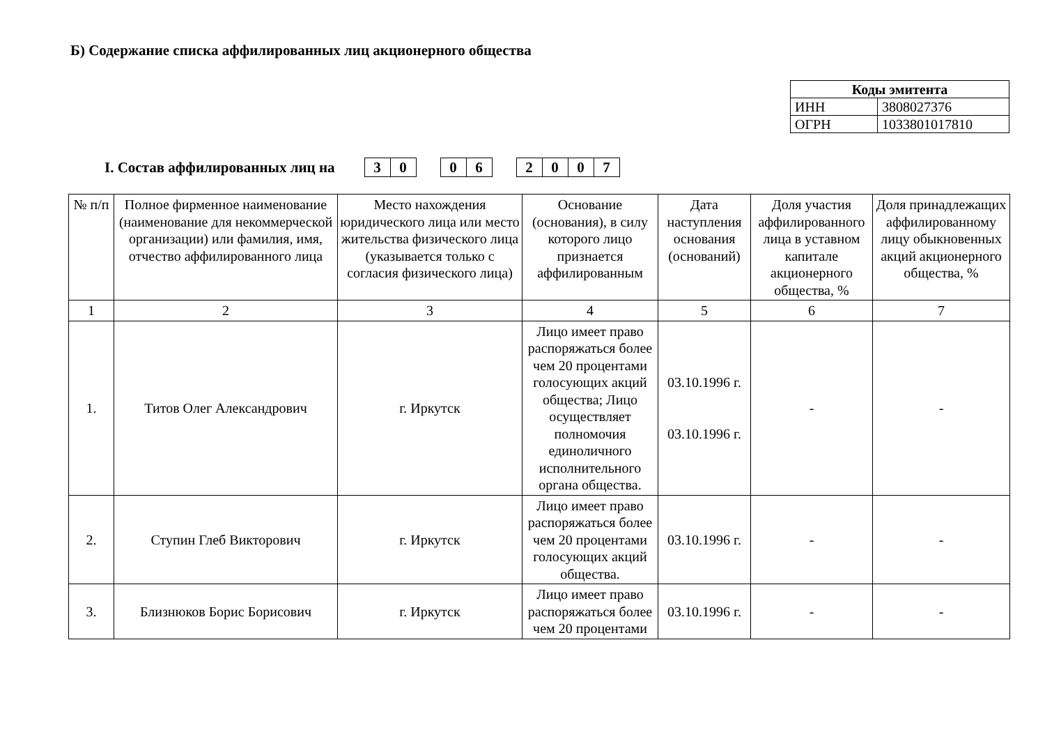Б) Содержание списка аффилированных лиц акционерного общества
| Коды эмитента | |
| ИНН | 3808027376 |
| ОГРН | 1033801017810 |
I. Состав аффилированных лиц на
| 3 | 0 |
| 0 | 6 |
| 2 | 0 | 0 | 7 |
| № п/п | Полное фирменное наименование (наименование для некоммерческой организации) или фамилия, имя, отчество аффилированного лица | Место нахождения юридического лица или место жительства физического лица (указывается только с согласия физического лица) | Основание (основания), в силу которого лицо признается аффилированным | Дата наступления основания (оснований) | Доля участия аффилированного лица в уставном капитале акционерного общества, % | Доля принадлежащих аффилированному лицу обыкновенных акций акционерного общества, % |
| --- | --- | --- | --- | --- | --- | --- |
| 1 | 2 | 3 | 4 | 5 | 6 | 7 |
| 1. | Титов Олег Александрович | г. Иркутск | Лицо имеет право распоряжаться более чем 20 процентами голосующих акций общества; Лицо осуществляет полномочия единоличного исполнительного органа общества. | 03.10.1996 г. 03.10.1996 г. | - | - |
| 2. | Ступин Глеб Викторович | г. Иркутск | Лицо имеет право распоряжаться более чем 20 процентами голосующих акций общества. | 03.10.1996 г. | - | - |
| 3. | Близнюков Борис Борисович | г. Иркутск | Лицо имеет право распоряжаться более чем 20 процентами | 03.10.1996 г. | - | - |